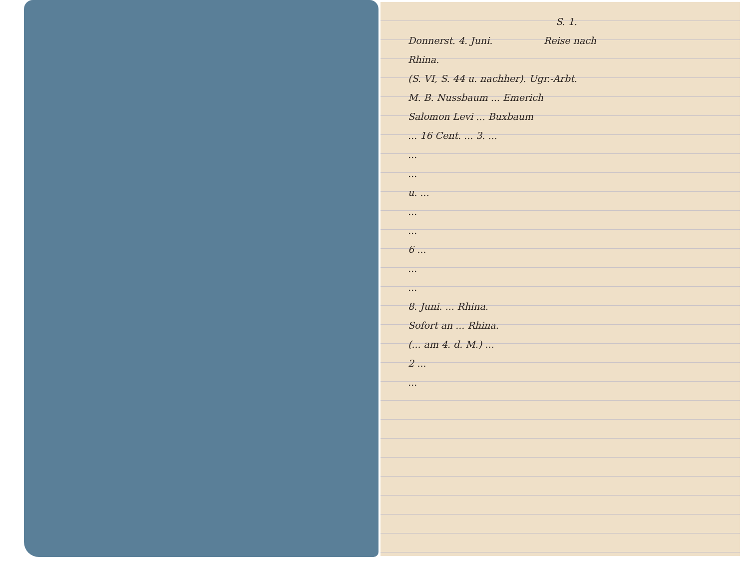S. 1.
Donnerst. 4. Juni. Reise nach
Rhina.
(S. VI, S. 44 u. nachher). Ugr.-Arbt.
M. B. Nussbaum ... Emerich
Salomon Levi ... Buxbaum
... 16 Cent. ... 3. ...
...
...
u. ...
...
...
6 ...
...
...
8. Juni. ... Rhina.
Sofort an ... Rhina.
(... am 4. d. M.) ...
2 ...
...